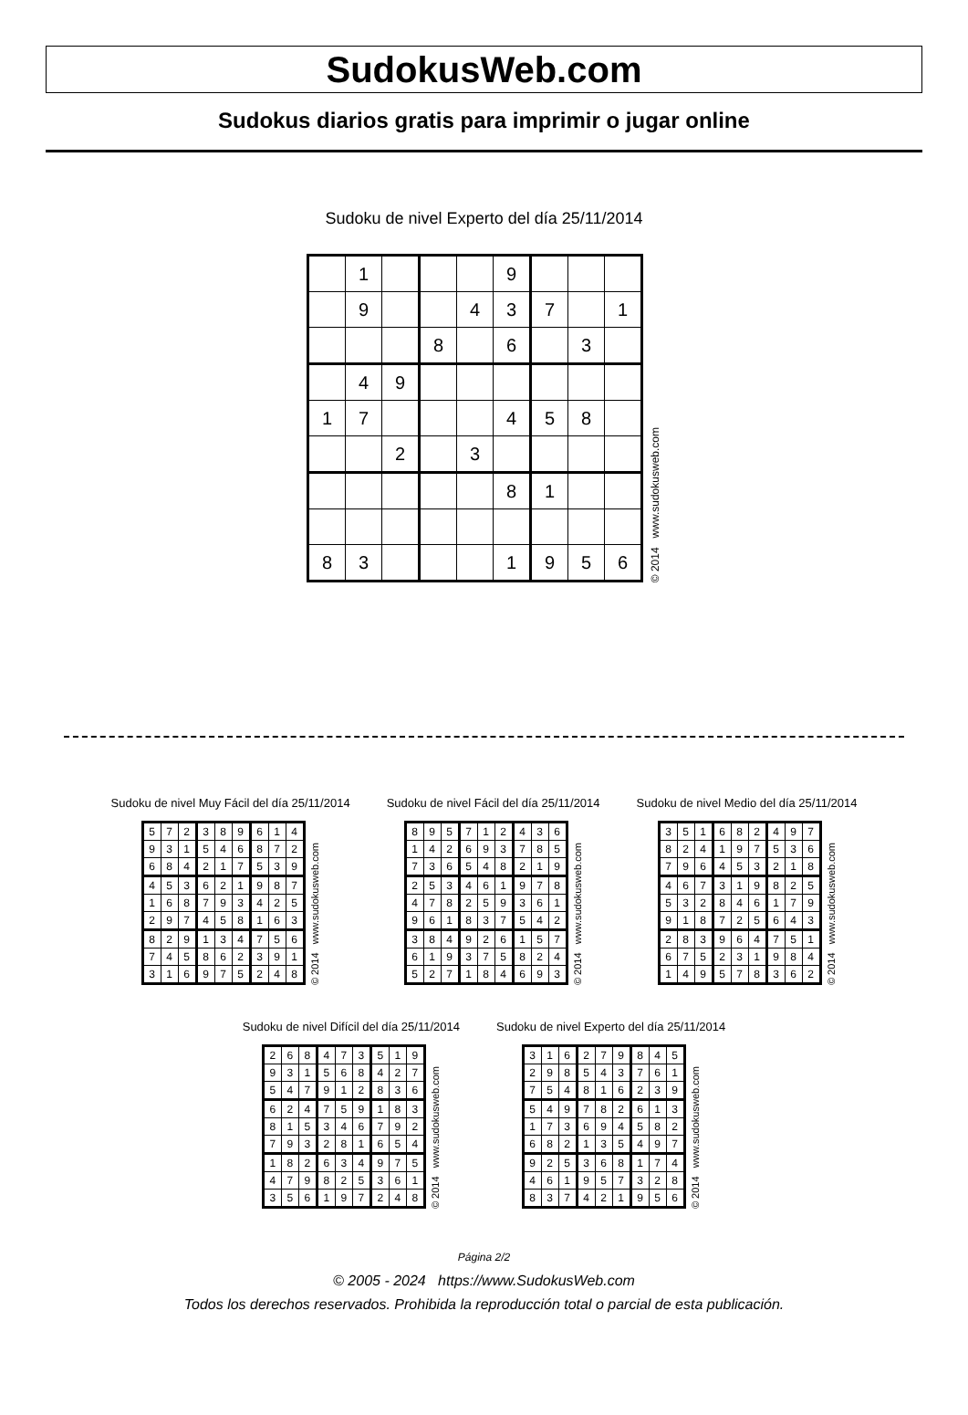SudokusWeb.com
Sudokus diarios gratis para imprimir o jugar online
Sudoku de nivel Experto del día 25/11/2014
| | 1 | | | | 9 | | | |
| | 9 | | | 4 | 3 | 7 | | 1 |
| | | | 8 | | 6 | | 3 | |
| | 4 | 9 | | | | | | |
| 1 | 7 | | | | 4 | 5 | 8 | |
| | | 2 | | 3 | | | | |
| | | | | | 8 | 1 | | |
| 8 | 3 | | | | 1 | 9 | 5 | 6 |
© 2014 www.sudokusweb.com
Sudoku de nivel Muy Fácil del día 25/11/2014
| 5 | 7 | 2 | 3 | 8 | 9 | 6 | 1 | 4 |
| 9 | 3 | 1 | 5 | 4 | 6 | 8 | 7 | 2 |
| 6 | 8 | 4 | 2 | 1 | 7 | 5 | 3 | 9 |
| 4 | 5 | 3 | 6 | 2 | 1 | 9 | 8 | 7 |
| 1 | 6 | 8 | 7 | 9 | 3 | 4 | 2 | 5 |
| 2 | 9 | 7 | 4 | 5 | 8 | 1 | 6 | 3 |
| 8 | 2 | 9 | 1 | 3 | 4 | 7 | 5 | 6 |
| 7 | 4 | 5 | 8 | 6 | 2 | 3 | 9 | 1 |
| 3 | 1 | 6 | 9 | 7 | 5 | 2 | 4 | 8 |
© 2014 www.sudokusweb.com
Sudoku de nivel Fácil del día 25/11/2014
| 8 | 9 | 5 | 7 | 1 | 2 | 4 | 3 | 6 |
| 1 | 4 | 2 | 6 | 9 | 3 | 7 | 8 | 5 |
| 7 | 3 | 6 | 5 | 4 | 8 | 2 | 1 | 9 |
| 2 | 5 | 3 | 4 | 6 | 1 | 9 | 7 | 8 |
| 4 | 7 | 8 | 2 | 5 | 9 | 3 | 6 | 1 |
| 9 | 6 | 1 | 8 | 3 | 7 | 5 | 4 | 2 |
| 3 | 8 | 4 | 9 | 2 | 6 | 1 | 5 | 7 |
| 6 | 1 | 9 | 3 | 7 | 5 | 8 | 2 | 4 |
| 5 | 2 | 7 | 1 | 8 | 4 | 6 | 9 | 3 |
© 2014 www.sudokusweb.com
Sudoku de nivel Medio del día 25/11/2014
| 3 | 5 | 1 | 6 | 8 | 2 | 4 | 9 | 7 |
| 8 | 2 | 4 | 1 | 9 | 7 | 5 | 3 | 6 |
| 7 | 9 | 6 | 4 | 5 | 3 | 2 | 1 | 8 |
| 4 | 6 | 7 | 3 | 1 | 9 | 8 | 2 | 5 |
| 5 | 3 | 2 | 8 | 4 | 6 | 1 | 7 | 9 |
| 9 | 1 | 8 | 7 | 2 | 5 | 6 | 4 | 3 |
| 2 | 8 | 3 | 9 | 6 | 4 | 7 | 5 | 1 |
| 6 | 7 | 5 | 2 | 3 | 1 | 9 | 8 | 4 |
| 1 | 4 | 9 | 5 | 7 | 8 | 3 | 6 | 2 |
© 2014 www.sudokusweb.com
Sudoku de nivel Difícil del día 25/11/2014
| 2 | 6 | 8 | 4 | 7 | 3 | 5 | 1 | 9 |
| 9 | 3 | 1 | 5 | 6 | 8 | 4 | 2 | 7 |
| 5 | 4 | 7 | 9 | 1 | 2 | 8 | 3 | 6 |
| 6 | 2 | 4 | 7 | 5 | 9 | 1 | 8 | 3 |
| 8 | 1 | 5 | 3 | 4 | 6 | 7 | 9 | 2 |
| 7 | 9 | 3 | 2 | 8 | 1 | 6 | 5 | 4 |
| 1 | 8 | 2 | 6 | 3 | 4 | 9 | 7 | 5 |
| 4 | 7 | 9 | 8 | 2 | 5 | 3 | 6 | 1 |
| 3 | 5 | 6 | 1 | 9 | 7 | 2 | 4 | 8 |
© 2014 www.sudokusweb.com
Sudoku de nivel Experto del día 25/11/2014
| 3 | 1 | 6 | 2 | 7 | 9 | 8 | 4 | 5 |
| 2 | 9 | 8 | 5 | 4 | 3 | 7 | 6 | 1 |
| 7 | 5 | 4 | 8 | 1 | 6 | 2 | 3 | 9 |
| 5 | 4 | 9 | 7 | 8 | 2 | 6 | 1 | 3 |
| 1 | 7 | 3 | 6 | 9 | 4 | 5 | 8 | 2 |
| 6 | 8 | 2 | 1 | 3 | 5 | 4 | 9 | 7 |
| 9 | 2 | 5 | 3 | 6 | 8 | 1 | 7 | 4 |
| 4 | 6 | 1 | 9 | 5 | 7 | 3 | 2 | 8 |
| 8 | 3 | 7 | 4 | 2 | 1 | 9 | 5 | 6 |
© 2014 www.sudokusweb.com
Página 2/2
© 2005 - 2024 https://www.SudokusWeb.com
Todos los derechos reservados. Prohibida la reproducción total o parcial de esta publicación.